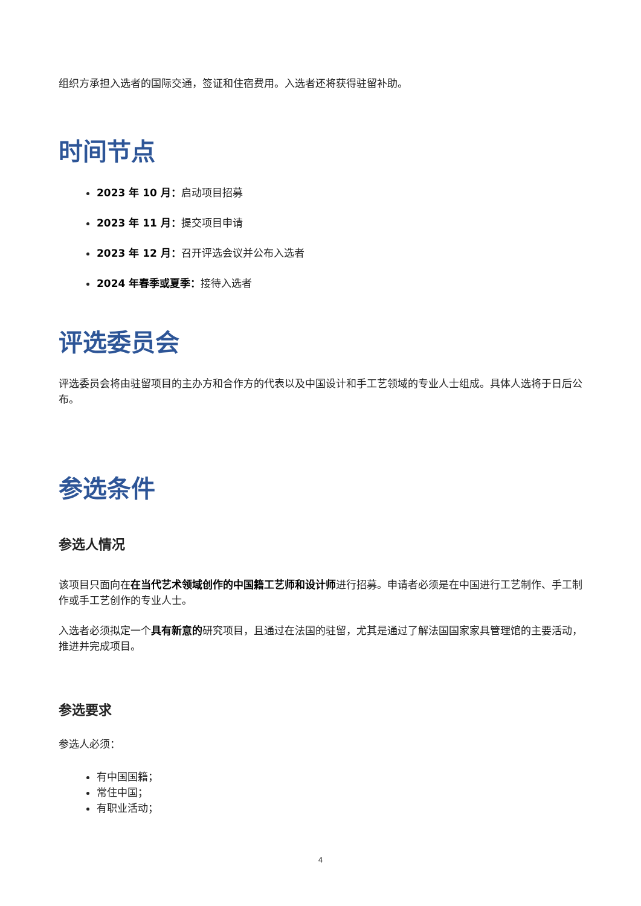组织方承担入选者的国际交通，签证和住宿费用。入选者还将获得驻留补助。
时间节点
2023 年 10 月：启动项目招募
2023 年 11 月：提交项目申请
2023 年 12 月：召开评选会议并公布入选者
2024 年春季或夏季：接待入选者
评选委员会
评选委员会将由驻留项目的主办方和合作方的代表以及中国设计和手工艺领域的专业人士组成。具体人选将于日后公布。
参选条件
参选人情况
该项目只面向在在当代艺术领域创作的中国籍工艺师和设计师进行招募。申请者必须是在中国进行工艺制作、手工制作或手工艺创作的专业人士。
入选者必须拟定一个具有新意的研究项目，且通过在法国的驻留，尤其是通过了解法国国家家具管理馆的主要活动，推进并完成项目。
参选要求
参选人必须：
有中国国籍；
常住中国；
有职业活动；
4